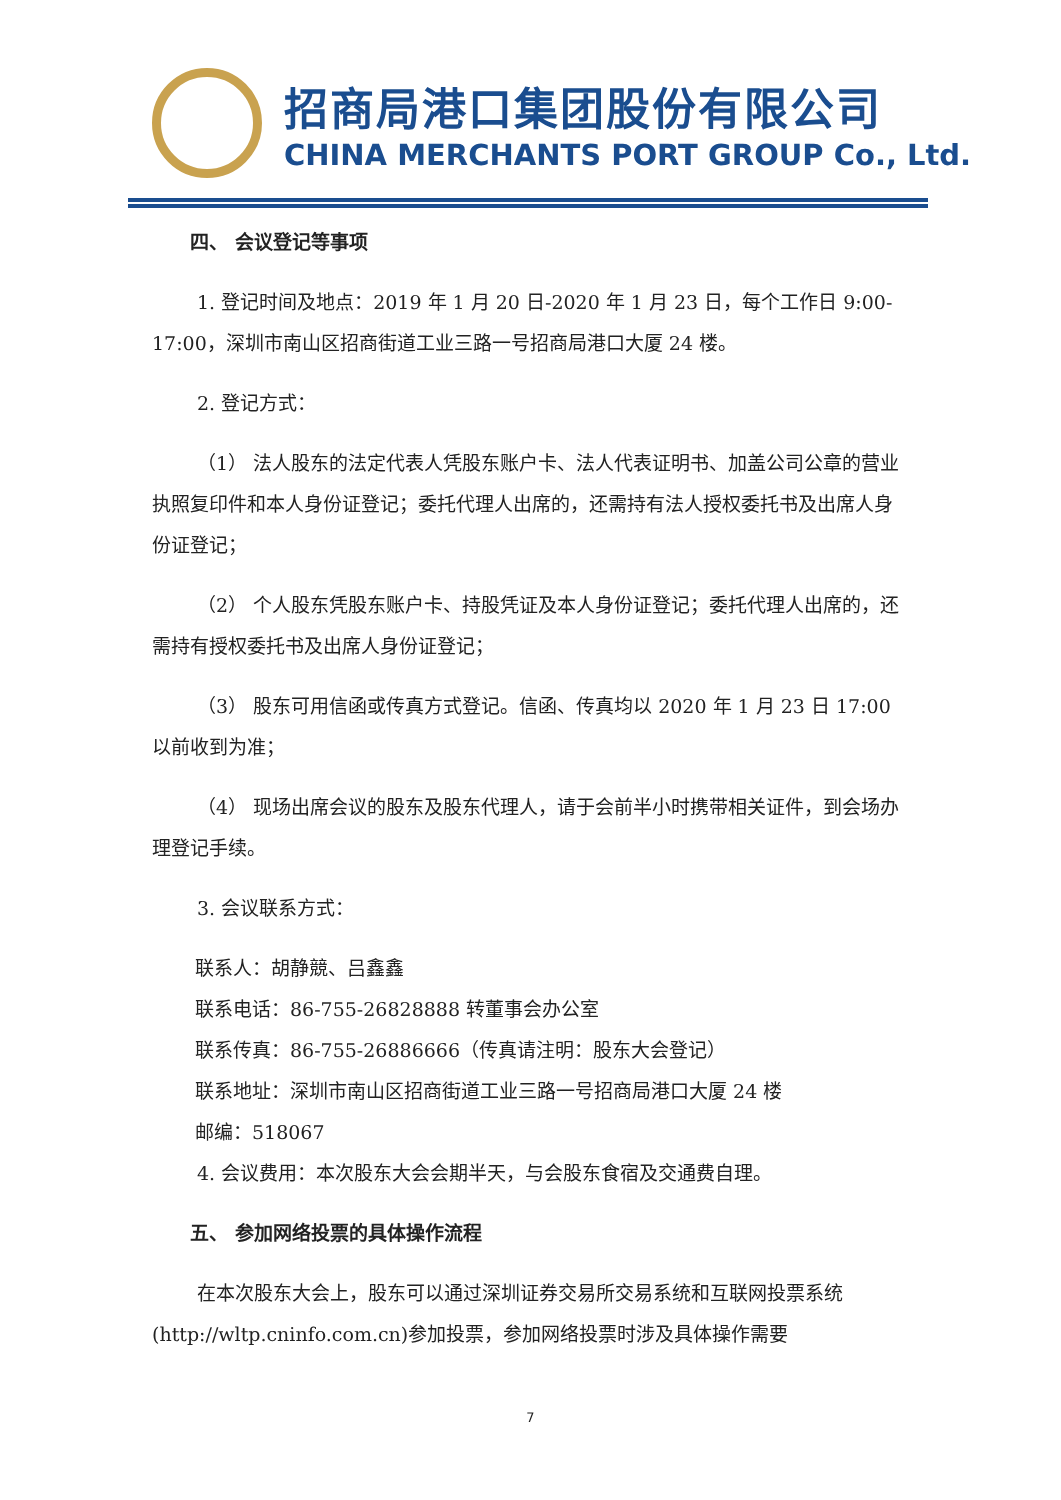招商局港口集团股份有限公司
CHINA MERCHANTS PORT GROUP Co., Ltd.
四、 会议登记等事项
1. 登记时间及地点：2019 年 1 月 20 日-2020 年 1 月 23 日，每个工作日 9:00-17:00，深圳市南山区招商街道工业三路一号招商局港口大厦 24 楼。
2. 登记方式：
（1） 法人股东的法定代表人凭股东账户卡、法人代表证明书、加盖公司公章的营业执照复印件和本人身份证登记；委托代理人出席的，还需持有法人授权委托书及出席人身份证登记；
（2） 个人股东凭股东账户卡、持股凭证及本人身份证登记；委托代理人出席的，还需持有授权委托书及出席人身份证登记；
（3） 股东可用信函或传真方式登记。信函、传真均以 2020 年 1 月 23 日 17:00 以前收到为准；
（4） 现场出席会议的股东及股东代理人，请于会前半小时携带相关证件，到会场办理登记手续。
3. 会议联系方式：
联系人：胡静競、吕鑫鑫
联系电话：86-755-26828888 转董事会办公室
联系传真：86-755-26886666（传真请注明：股东大会登记）
联系地址：深圳市南山区招商街道工业三路一号招商局港口大厦 24 楼
邮编：518067
4. 会议费用：本次股东大会会期半天，与会股东食宿及交通费自理。
五、 参加网络投票的具体操作流程
在本次股东大会上，股东可以通过深圳证券交易所交易系统和互联网投票系统(http://wltp.cninfo.com.cn)参加投票，参加网络投票时涉及具体操作需要
7